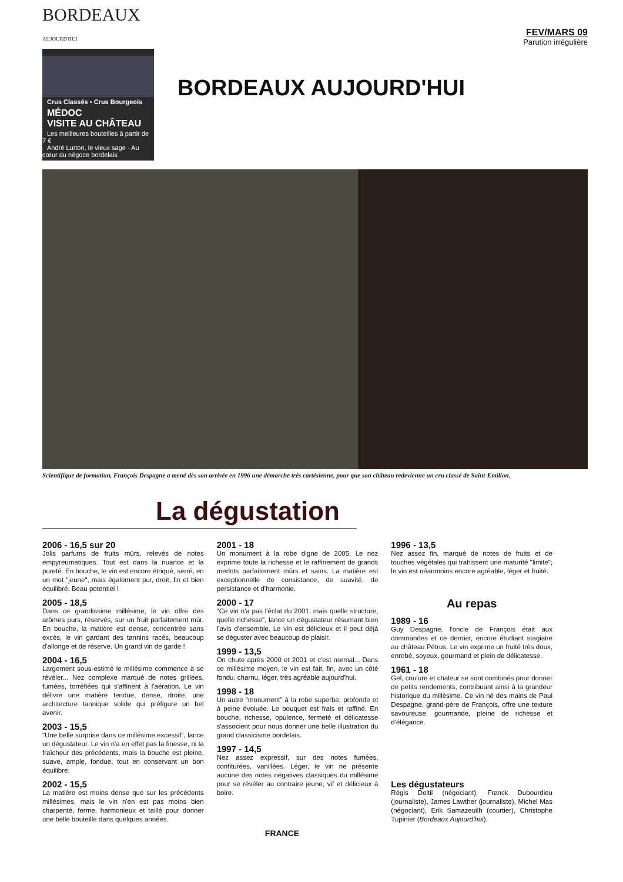BORDEAUX
AUJOURD'HUI
Crus Classés • Crus Bourgeois
MÉDOC
VISITE AU CHÂTEAU
Les meilleures bouteilles à partir de 7 €
André Lurton, le vieux sage · Au cœur du négoce bordelais
BORDEAUX AUJOURD'HUI
FEV/MARS 09
Parution irrégulière
Scientifique de formation, François Despagne a mené dès son arrivée en 1996 une démarche très cartésienne, pour que son château redevienne un cru classé de Saint-Emilion.
La dégustation
2006 - 16,5 sur 20
Jolis parfums de fruits mûrs, relevés de notes empyreumatiques. Tout est dans la nuance et la pureté. En bouche, le vin est encore étriqué, serré, en un mot "jeune", mais également pur, droit, fin et bien équilibré. Beau potentiel !
2005 - 18,5
Dans ce grandissime millésime, le vin offre des arômes purs, réservés, sur un fruit parfaitement mûr. En bouche, la matière est dense, concentrée sans excès, le vin gardant des tannins racés, beaucoup d'allonge et de réserve. Un grand vin de garde !
2004 - 16,5
Largement sous-estimé le millésime commence à se révéler... Nez complexe marqué de notes grillées, fumées, torréfiées qui s'affinent à l'aération. Le vin délivre une matière tendue, dense, droite, une architecture tannique solide qui préfigure un bel avenir.
2003 - 15,5
"Une belle surprise dans ce millésime excessif", lance un dégustateur. Le vin n'a en effet pas la finesse, ni la fraîcheur des précédents, mais la bouche est pleine, suave, ample, fondue, tout en conservant un bon équilibre.
2002 - 15,5
La matière est moins dense que sur les précédents millésimes, mais le vin n'en est pas moins bien charpenté, ferme, harmonieux et taillé pour donner une belle bouteille dans quelques années.
2001 - 18
Un monument à la robe digne de 2005. Le nez exprime toute la richesse et le raffinement de grands merlots parfaitement mûrs et sains. La matière est exceptionnelle de consistance, de suavité, de persistance et d'harmonie.
2000 - 17
"Ce vin n'a pas l'éclat du 2001, mais quelle structure, quelle richesse", lance un dégustateur résumant bien l'avis d'ensemble. Le vin est délicieux et il peut déjà se déguster avec beaucoup de plaisir.
1999 - 13,5
On chute après 2000 et 2001 et c'est normal... Dans ce millésime moyen, le vin est fait, fin, avec un côté fondu, charnu, léger, très agréable aujourd'hui.
1998 - 18
Un autre "monument" à la robe superbe, profonde et à peine évoluée. Le bouquet est frais et raffiné. En bouche, richesse, opulence, fermeté et délicatesse s'associent pour nous donner une belle illustration du grand classicisme bordelais.
1997 - 14,5
Nez assez expressif, sur des notes fumées, confiturées, vanillées. Léger, le vin ne présente aucune des notes négatives classiques du millésime pour se révéler au contraire jeune, vif et délicieux à boire.
1996 - 13,5
Nez assez fin, marqué de notes de fruits et de touches végétales qui trahissent une maturité "limite"; le vin est néanmoins encore agréable, léger et fruité.
Au repas
1989 - 16
Guy Despagne, l'oncle de François était aux commandes et ce dernier, encore étudiant stagiaire au château Pétrus. Le vin exprime un fruité très doux, enrobé, soyeux, gourmand et plein de délicatesse.
1961 - 18
Gel, coulure et chaleur se sont combinés pour donner de petits rendements, contribuant ainsi à la grandeur historique du millésime. Ce vin né des mains de Paul Despagne, grand-père de François, offre une texture savoureuse, gourmande, pleine de richesse et d'élégance.
Les dégustateurs
Régis Deltil (négociant), Franck Dubourdieu (journaliste), James Lawther (journaliste), Michel Mas (négociant), Erik Samazeuilh (courtier), Christophe Tupinier (Bordeaux Aujourd'hui).
FRANCE